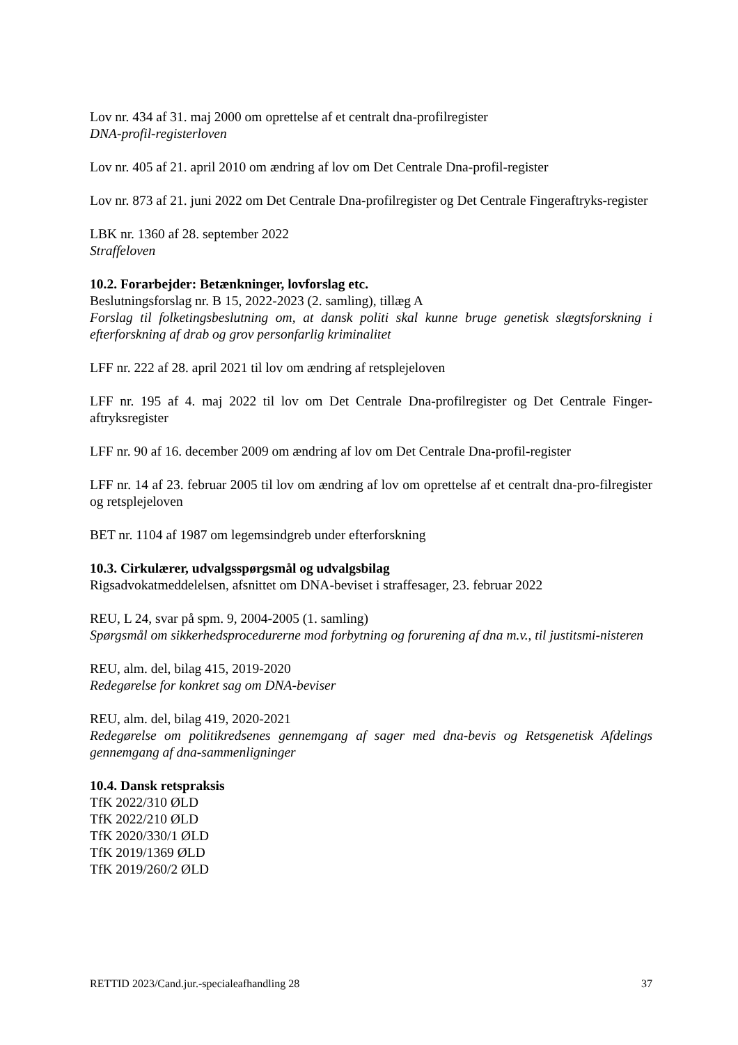Lov nr. 434 af 31. maj 2000 om oprettelse af et centralt dna-profilregister
DNA-profil-registerloven
Lov nr. 405 af 21. april 2010 om ændring af lov om Det Centrale Dna-profil-register
Lov nr. 873 af 21. juni 2022 om Det Centrale Dna-profilregister og Det Centrale Fingeraftryks-register
LBK nr. 1360 af 28. september 2022
Straffeloven
10.2. Forarbejder: Betænkninger, lovforslag etc.
Beslutningsforslag nr. B 15, 2022-2023 (2. samling), tillæg A
Forslag til folketingsbeslutning om, at dansk politi skal kunne bruge genetisk slægtsforskning i efterforskning af drab og grov personfarlig kriminalitet
LFF nr. 222 af 28. april 2021 til lov om ændring af retsplejeloven
LFF nr. 195 af 4. maj 2022 til lov om Det Centrale Dna-profilregister og Det Centrale Finger-aftryksregister
LFF nr. 90 af 16. december 2009 om ændring af lov om Det Centrale Dna-profil-register
LFF nr. 14 af 23. februar 2005 til lov om ændring af lov om oprettelse af et centralt dna-pro-filregister og retsplejeloven
BET nr. 1104 af 1987 om legemsindgreb under efterforskning
10.3. Cirkulærer, udvalgsspørgsmål og udvalgsbilag
Rigsadvokatmeddelelsen, afsnittet om DNA-beviset i straffesager, 23. februar 2022
REU, L 24, svar på spm. 9, 2004-2005 (1. samling)
Spørgsmål om sikkerhedsprocedurerne mod forbytning og forurening af dna m.v., til justitsmi-nisteren
REU, alm. del, bilag 415, 2019-2020
Redegørelse for konkret sag om DNA-beviser
REU, alm. del, bilag 419, 2020-2021
Redegørelse om politikredsenes gennemgang af sager med dna-bevis og Retsgenetisk Afdelings gennemgang af dna-sammenligninger
10.4. Dansk retspraksis
TfK 2022/310 ØLD
TfK 2022/210 ØLD
TfK 2020/330/1 ØLD
TfK 2019/1369 ØLD
TfK 2019/260/2 ØLD
RETTID 2023/Cand.jur.-specialeafhandling 28 37